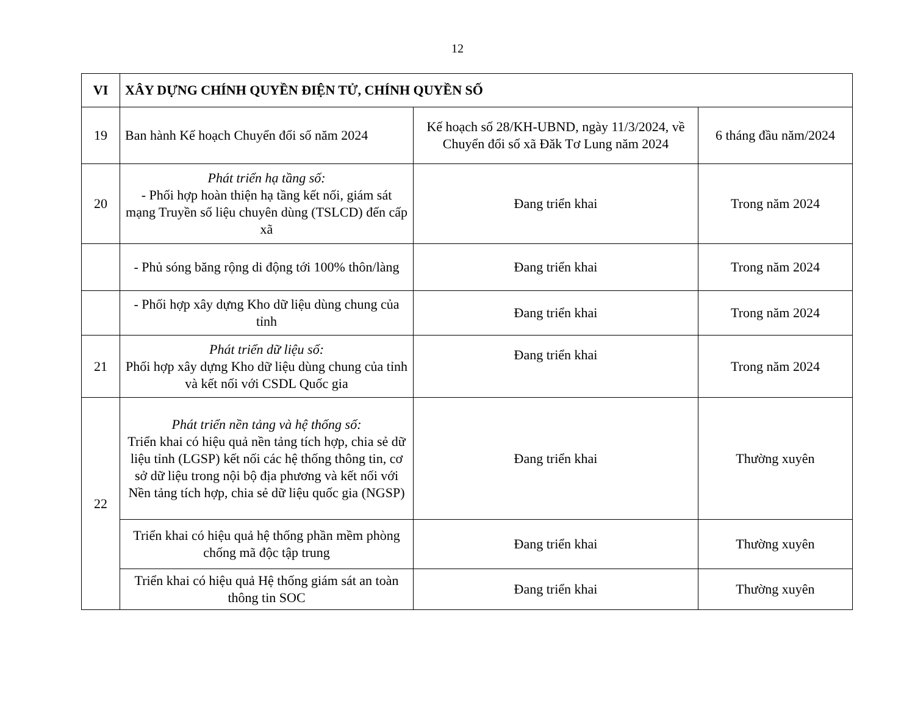12
| VI | XÂY DỰNG CHÍNH QUYỀN ĐIỆN TỬ, CHÍNH QUYỀN SỐ | | |
| 19 | Ban hành Kế hoạch Chuyển đổi số năm 2024 | Kế hoạch số 28/KH-UBND, ngày 11/3/2024, về Chuyển đổi số xã Đăk Tơ Lung năm 2024 | 6 tháng đầu năm/2024 |
| 20 | Phát triển hạ tầng số: - Phối hợp hoàn thiện hạ tầng kết nối, giám sát mạng Truyền số liệu chuyên dùng (TSLCD) đến cấp xã | Đang triển khai | Trong năm 2024 |
| | - Phủ sóng băng rộng di động tới 100% thôn/làng | Đang triển khai | Trong năm 2024 |
| | - Phối hợp xây dựng Kho dữ liệu dùng chung của tỉnh | Đang triển khai | Trong năm 2024 |
| 21 | Phát triển dữ liệu số: Phối hợp xây dựng Kho dữ liệu dùng chung của tỉnh và kết nối với CSDL Quốc gia | Đang triển khai | Trong năm 2024 |
| 22 | Phát triển nền tảng và hệ thống số: Triển khai có hiệu quả nền tảng tích hợp, chia sẻ dữ liệu tỉnh (LGSP) kết nối các hệ thống thông tin, cơ sở dữ liệu trong nội bộ địa phương và kết nối với Nền tảng tích hợp, chia sẻ dữ liệu quốc gia (NGSP) | Đang triển khai | Thường xuyên |
| | Triển khai có hiệu quả hệ thống phần mềm phòng chống mã độc tập trung | Đang triển khai | Thường xuyên |
| | Triển khai có hiệu quả Hệ thống giám sát an toàn thông tin SOC | Đang triển khai | Thường xuyên |